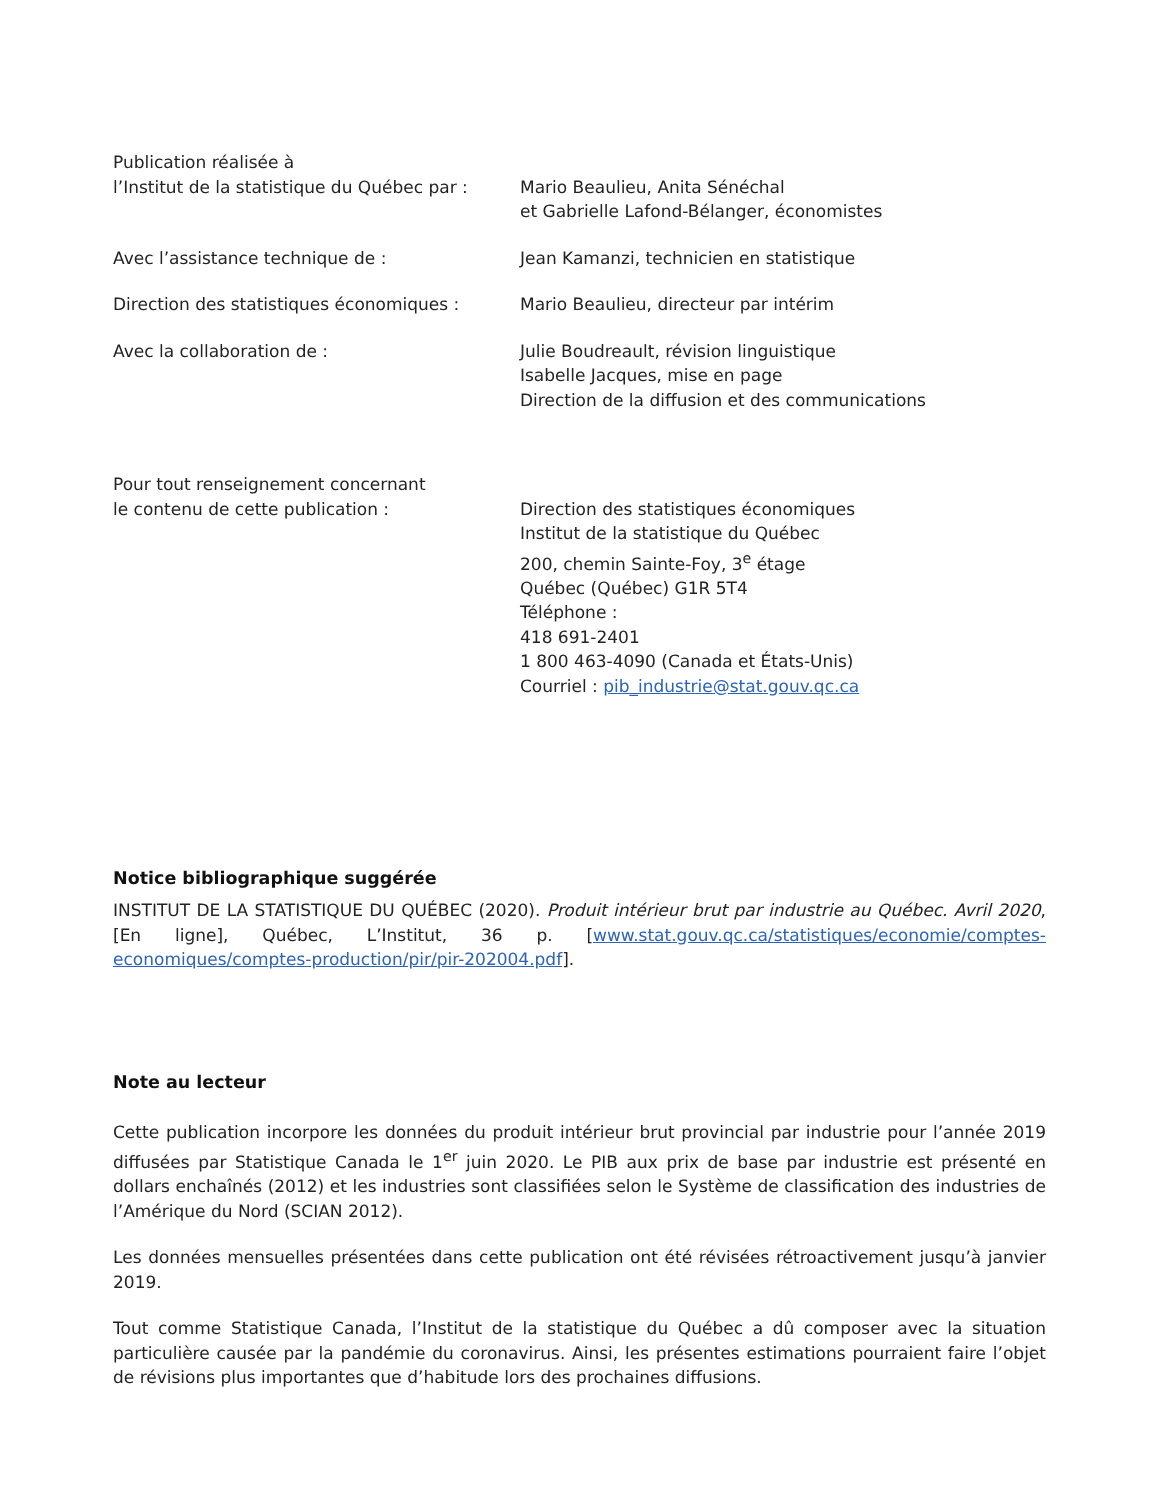Publication réalisée à
l’Institut de la statistique du Québec par :
Mario Beaulieu, Anita Sénéchal
et Gabrielle Lafond-Bélanger, économistes
Avec l’assistance technique de : Jean Kamanzi, technicien en statistique
Direction des statistiques économiques :
Mario Beaulieu, directeur par intérim
Avec la collaboration de : Julie Boudreault, révision linguistique
Isabelle Jacques, mise en page
Direction de la diffusion et des communications
Pour tout renseignement concernant
le contenu de cette publication :
Direction des statistiques économiques
Institut de la statistique du Québec
200, chemin Sainte-Foy, 3<sup>e</sup> étage
Québec (Québec) G1R 5T4
Téléphone :
418 691-2401
1 800 463-4090 (Canada et États-Unis)
Courriel : pib_industrie@stat.gouv.qc.ca
Notice bibliographique suggérée
INSTITUT DE LA STATISTIQUE DU QUÉBEC (2020). Produit intérieur brut par industrie au Québec. Avril 2020, [En ligne], Québec, L’Institut, 36 p. [www.stat.gouv.qc.ca/statistiques/economie/comptes-economiques/comptes-production/pir/pir-202004.pdf].
Note au lecteur
Cette publication incorpore les données du produit intérieur brut provincial par industrie pour l’année 2019 diffusées par Statistique Canada le 1<sup>er</sup> juin 2020. Le PIB aux prix de base par industrie est présenté en dollars enchaînés (2012) et les industries sont classifiées selon le Système de classification des industries de l’Amérique du Nord (SCIAN 2012).
Les données mensuelles présentées dans cette publication ont été révisées rétroactivement jusqu’à janvier 2019.
Tout comme Statistique Canada, l’Institut de la statistique du Québec a dû composer avec la situation particulière causée par la pandémie du coronavirus. Ainsi, les présentes estimations pourraient faire l’objet de révisions plus importantes que d’habitude lors des prochaines diffusions.